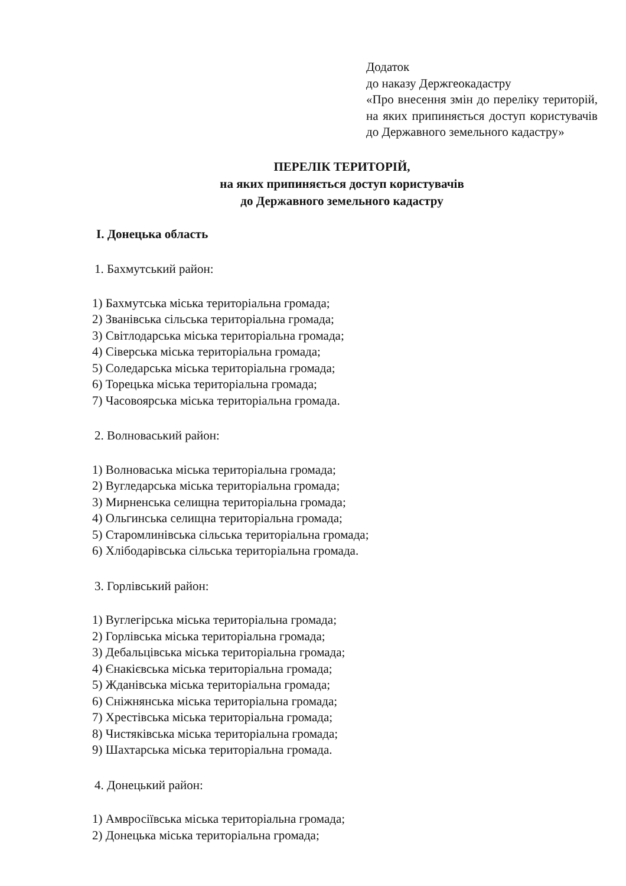Додаток
до наказу Держгеокадастру
«Про внесення змін до переліку територій, на яких припиняється доступ користувачів до Державного земельного кадастру»
ПЕРЕЛІК ТЕРИТОРІЙ,
на яких припиняється доступ користувачів
до Державного земельного кадастру
І. Донецька область
1. Бахмутський район:
1) Бахмутська міська територіальна громада;
2) Званівська сільська територіальна громада;
3) Світлодарська міська територіальна громада;
4) Сіверська міська територіальна громада;
5) Соледарська міська територіальна громада;
6) Торецька міська територіальна громада;
7) Часовоярська міська територіальна громада.
2. Волноваський район:
1) Волноваська міська територіальна громада;
2) Вугледарська міська територіальна громада;
3) Мирненська селищна територіальна громада;
4) Ольгинська селищна територіальна громада;
5) Старомлинівська сільська територіальна громада;
6) Хлібодарівська сільська територіальна громада.
3. Горлівський район:
1) Вуглегірська міська територіальна громада;
2) Горлівська міська територіальна громада;
3) Дебальцівська міська територіальна громада;
4) Єнакієвська міська територіальна громада;
5) Жданівська міська територіальна громада;
6) Сніжнянська міська територіальна громада;
7) Хрестівська міська територіальна громада;
8) Чистяківська міська територіальна громада;
9) Шахтарська міська територіальна громада.
4. Донецький район:
1) Амвросіївська міська територіальна громада;
2) Донецька міська територіальна громада;